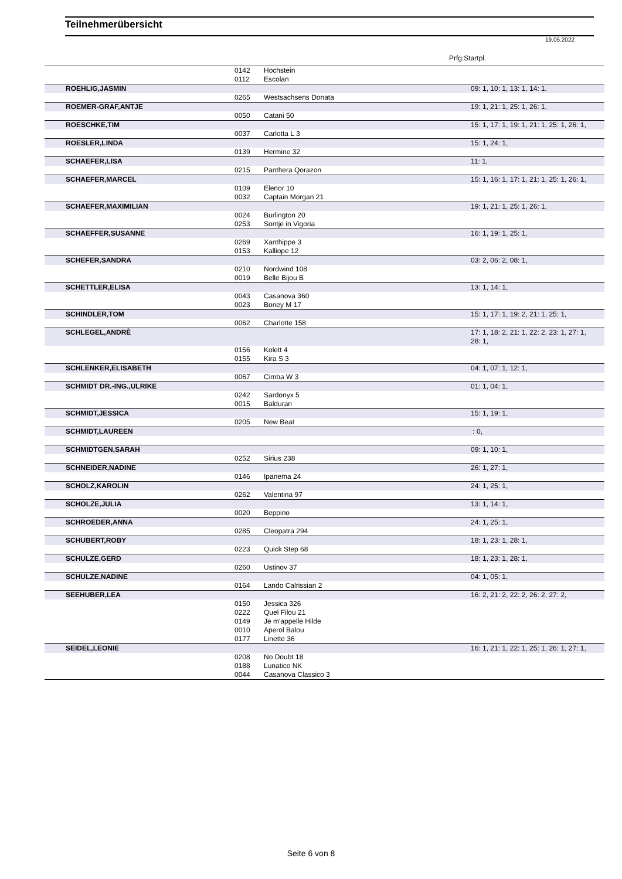Teilnehmerübersicht
19.05.2022
Prfg:Startpl.
| | 0142 | Hochstein | |
| | 0112 | Escolan | |
| ROEHLIG,JASMIN | | | 09: 1, 10: 1, 13: 1, 14: 1, |
| | 0265 | Westsachsens Donata | |
| ROEMER-GRAF,ANTJE | | | 19: 1, 21: 1, 25: 1, 26: 1, |
| | 0050 | Catani 50 | |
| ROESCHKE,TIM | | | 15: 1, 17: 1, 19: 1, 21: 1, 25: 1, 26: 1, |
| | 0037 | Carlotta L 3 | |
| ROESLER,LINDA | | | 15: 1, 24: 1, |
| | 0139 | Hermine 32 | |
| SCHAEFER,LISA | | | 11: 1, |
| | 0215 | Panthera Qorazon | |
| SCHAEFER,MARCEL | | | 15: 1, 16: 1, 17: 1, 21: 1, 25: 1, 26: 1, |
| | 0109 | Elenor 10 | |
| | 0032 | Captain Morgan 21 | |
| SCHAEFER,MAXIMILIAN | | | 19: 1, 21: 1, 25: 1, 26: 1, |
| | 0024 | Burlington 20 | |
| | 0253 | Sontje in Vigoria | |
| SCHAEFFER,SUSANNE | | | 16: 1, 19: 1, 25: 1, |
| | 0269 | Xanthippe 3 | |
| | 0153 | Kalliope 12 | |
| SCHEFER,SANDRA | | | 03: 2, 06: 2, 08: 1, |
| | 0210 | Nordwind 108 | |
| | 0019 | Belle Bijou B | |
| SCHETTLER,ELISA | | | 13: 1, 14: 1, |
| | 0043 | Casanova 360 | |
| | 0023 | Boney M 17 | |
| SCHINDLER,TOM | | | 15: 1, 17: 1, 19: 2, 21: 1, 25: 1, |
| | 0062 | Charlotte 158 | |
| SCHLEGEL,ANDRÈ | | | 17: 1, 18: 2, 21: 1, 22: 2, 23: 1, 27: 1, 28: 1, |
| | 0156 | Kolett 4 | |
| | 0155 | Kira S 3 | |
| SCHLENKER,ELISABETH | | | 04: 1, 07: 1, 12: 1, |
| | 0067 | Cimba W 3 | |
| SCHMIDT DR.-ING.,ULRIKE | | | 01: 1, 04: 1, |
| | 0242 | Sardonyx 5 | |
| | 0015 | Balduran | |
| SCHMIDT,JESSICA | | | 15: 1, 19: 1, |
| | 0205 | New Beat | |
| SCHMIDT,LAUREEN | | | : 0, |
| SCHMIDTGEN,SARAH | | | 09: 1, 10: 1, |
| | 0252 | Sirius 238 | |
| SCHNEIDER,NADINE | | | 26: 1, 27: 1, |
| | 0146 | Ipanema 24 | |
| SCHOLZ,KAROLIN | | | 24: 1, 25: 1, |
| | 0262 | Valentina 97 | |
| SCHOLZE,JULIA | | | 13: 1, 14: 1, |
| | 0020 | Beppino | |
| SCHROEDER,ANNA | | | 24: 1, 25: 1, |
| | 0285 | Cleopatra 294 | |
| SCHUBERT,ROBY | | | 18: 1, 23: 1, 28: 1, |
| | 0223 | Quick Step 68 | |
| SCHULZE,GERD | | | 18: 1, 23: 1, 28: 1, |
| | 0260 | Ustinov 37 | |
| SCHULZE,NADINE | | | 04: 1, 05: 1, |
| | 0164 | Lando Calrissian 2 | |
| SEEHUBER,LEA | | | 16: 2, 21: 2, 22: 2, 26: 2, 27: 2, |
| | 0150 | Jessica 326 | |
| | 0222 | Quel Filou 21 | |
| | 0149 | Je m'appelle Hilde | |
| | 0010 | Aperol Balou | |
| | 0177 | Linette 36 | |
| SEIDEL,LEONIE | | | 16: 1, 21: 1, 22: 1, 25: 1, 26: 1, 27: 1, |
| | 0208 | No Doubt 18 | |
| | 0188 | Lunatico NK | |
| | 0044 | Casanova Classico 3 | |
Seite 6 von 8